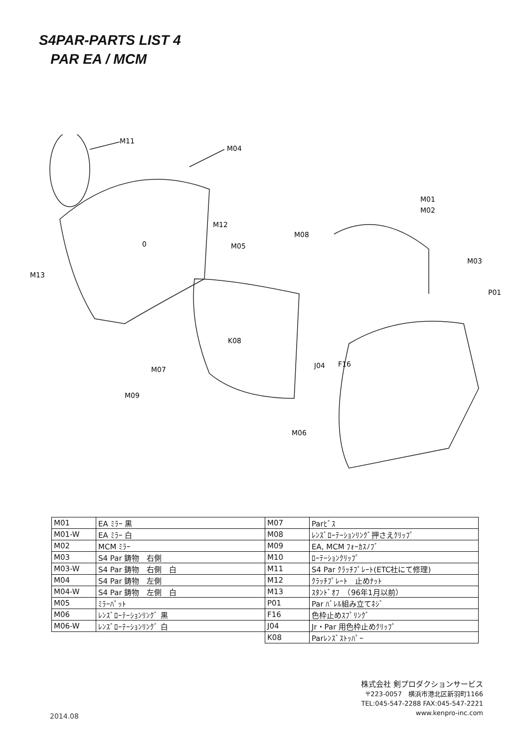S4PAR-PARTS LIST 4
PAR EA / MCM
M11
M04
M01
M02
M12
M08
0
M05
M03
M13
P01
K08
J04
F16
M07
M09
M06
| M01 | EA ﾐﾗｰ 黒 |
| M01-W | EA ﾐﾗｰ 白 |
| M02 | MCM ﾐﾗｰ |
| M03 | S4 Par 鋳物 右側 |
| M03-W | S4 Par 鋳物 右側 白 |
| M04 | S4 Par 鋳物 左側 |
| M04-W | S4 Par 鋳物 左側 白 |
| M05 | ﾐﾗｰﾊﾟｯﾄ |
| M06 | ﾚﾝｽﾞﾛｰﾃｰｼｮﾝﾘﾝｸﾞ 黒 |
| M06-W | ﾚﾝｽﾞﾛｰﾃｰｼｮﾝﾘﾝｸﾞ 白 |
| M07 | Parﾋﾞｽ |
| M08 | ﾚﾝｽﾞﾛｰﾃｰｼｮﾝﾘﾝｸﾞ押さえｸﾘｯﾌﾟ |
| M09 | EA, MCM ﾌｫｰｶｽﾉﾌﾞ |
| M10 | ﾛｰﾃｰｼｮﾝｸﾘｯﾌﾟ |
| M11 | S4 Par ｸﾗｯﾁﾌﾟﾚｰﾄ(ETC社にて修理) |
| M12 | ｸﾗｯﾁﾌﾟﾚｰﾄ 止めﾅｯﾄ |
| M13 | ｽﾀﾝﾄﾞｵﾌ （96年1月以前） |
| P01 | Par ﾊﾞﾚﾙ組み立てﾈｼﾞ |
| F16 | 色枠止めｽﾌﾟﾘﾝｸﾞ |
| J04 | Jr・Par 用色枠止めｸﾘｯﾌﾟ |
| K08 | Parﾚﾝｽﾞｽﾄｯﾊﾟｰ |
株式会社 剣プロダクションサービス
〒223-0057　横浜市港北区新羽町1166
TEL:045-547-2288 FAX:045-547-2221
www.kenpro-inc.com
2014.08